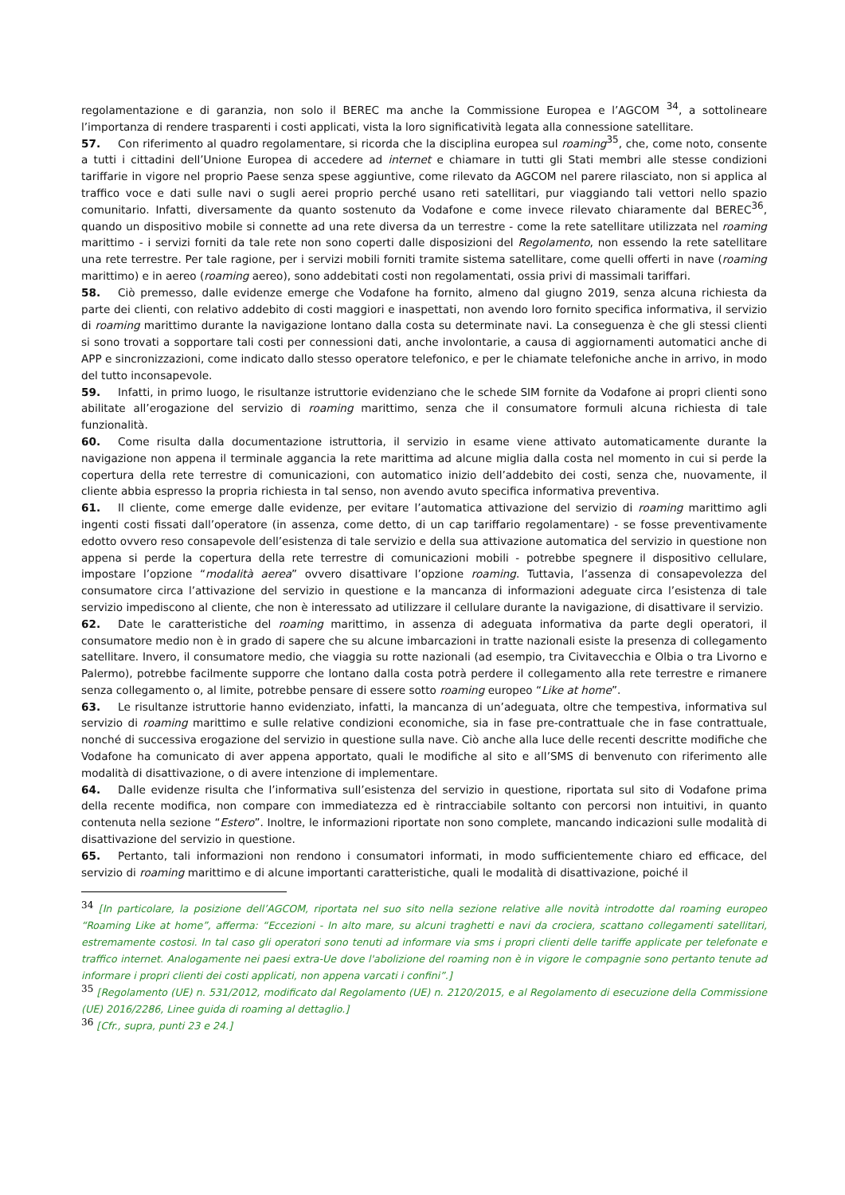regolamentazione e di garanzia, non solo il BEREC ma anche la Commissione Europea e l’AGCOM <sup>34</sup>, a sottolineare l’importanza di rendere trasparenti i costi applicati, vista la loro significatività legata alla connessione satellitare.
57. Con riferimento al quadro regolamentare, si ricorda che la disciplina europea sul roaming<sup>35</sup>, che, come noto, consente a tutti i cittadini dell’Unione Europea di accedere ad internet e chiamare in tutti gli Stati membri alle stesse condizioni tariffarie in vigore nel proprio Paese senza spese aggiuntive, come rilevato da AGCOM nel parere rilasciato, non si applica al traffico voce e dati sulle navi o sugli aerei proprio perché usano reti satellitari, pur viaggiando tali vettori nello spazio comunitario. Infatti, diversamente da quanto sostenuto da Vodafone e come invece rilevato chiaramente dal BEREC<sup>36</sup>, quando un dispositivo mobile si connette ad una rete diversa da un terrestre - come la rete satellitare utilizzata nel roaming marittimo - i servizi forniti da tale rete non sono coperti dalle disposizioni del Regolamento, non essendo la rete satellitare una rete terrestre. Per tale ragione, per i servizi mobili forniti tramite sistema satellitare, come quelli offerti in nave (roaming marittimo) e in aereo (roaming aereo), sono addebitati costi non regolamentati, ossia privi di massimali tariffari.
58. Ciò premesso, dalle evidenze emerge che Vodafone ha fornito, almeno dal giugno 2019, senza alcuna richiesta da parte dei clienti, con relativo addebito di costi maggiori e inaspettati, non avendo loro fornito specifica informativa, il servizio di roaming marittimo durante la navigazione lontano dalla costa su determinate navi. La conseguenza è che gli stessi clienti si sono trovati a sopportare tali costi per connessioni dati, anche involontarie, a causa di aggiornamenti automatici anche di APP e sincronizzazioni, come indicato dallo stesso operatore telefonico, e per le chiamate telefoniche anche in arrivo, in modo del tutto inconsapevole.
59. Infatti, in primo luogo, le risultanze istruttorie evidenziano che le schede SIM fornite da Vodafone ai propri clienti sono abilitate all’erogazione del servizio di roaming marittimo, senza che il consumatore formuli alcuna richiesta di tale funzionalità.
60. Come risulta dalla documentazione istruttoria, il servizio in esame viene attivato automaticamente durante la navigazione non appena il terminale aggancia la rete marittima ad alcune miglia dalla costa nel momento in cui si perde la copertura della rete terrestre di comunicazioni, con automatico inizio dell’addebito dei costi, senza che, nuovamente, il cliente abbia espresso la propria richiesta in tal senso, non avendo avuto specifica informativa preventiva.
61. Il cliente, come emerge dalle evidenze, per evitare l’automatica attivazione del servizio di roaming marittimo agli ingenti costi fissati dall’operatore (in assenza, come detto, di un cap tariffario regolamentare) - se fosse preventivamente edotto ovvero reso consapevole dell’esistenza di tale servizio e della sua attivazione automatica del servizio in questione non appena si perde la copertura della rete terrestre di comunicazioni mobili - potrebbe spegnere il dispositivo cellulare, impostare l’opzione “modalità aerea” ovvero disattivare l’opzione roaming. Tuttavia, l’assenza di consapevolezza del consumatore circa l’attivazione del servizio in questione e la mancanza di informazioni adeguate circa l’esistenza di tale servizio impediscono al cliente, che non è interessato ad utilizzare il cellulare durante la navigazione, di disattivare il servizio.
62. Date le caratteristiche del roaming marittimo, in assenza di adeguata informativa da parte degli operatori, il consumatore medio non è in grado di sapere che su alcune imbarcazioni in tratte nazionali esiste la presenza di collegamento satellitare. Invero, il consumatore medio, che viaggia su rotte nazionali (ad esempio, tra Civitavecchia e Olbia o tra Livorno e Palermo), potrebbe facilmente supporre che lontano dalla costa potrà perdere il collegamento alla rete terrestre e rimanere senza collegamento o, al limite, potrebbe pensare di essere sotto roaming europeo “Like at home”.
63. Le risultanze istruttorie hanno evidenziato, infatti, la mancanza di un’adeguata, oltre che tempestiva, informativa sul servizio di roaming marittimo e sulle relative condizioni economiche, sia in fase pre-contrattuale che in fase contrattuale, nonché di successiva erogazione del servizio in questione sulla nave. Ciò anche alla luce delle recenti descritte modifiche che Vodafone ha comunicato di aver appena apportato, quali le modifiche al sito e all’SMS di benvenuto con riferimento alle modalità di disattivazione, o di avere intenzione di implementare.
64. Dalle evidenze risulta che l’informativa sull’esistenza del servizio in questione, riportata sul sito di Vodafone prima della recente modifica, non compare con immediatezza ed è rintracciabile soltanto con percorsi non intuitivi, in quanto contenuta nella sezione “Estero”. Inoltre, le informazioni riportate non sono complete, mancando indicazioni sulle modalità di disattivazione del servizio in questione.
65. Pertanto, tali informazioni non rendono i consumatori informati, in modo sufficientemente chiaro ed efficace, del servizio di roaming marittimo e di alcune importanti caratteristiche, quali le modalità di disattivazione, poiché il
<sup>34</sup> [In particolare, la posizione dell’AGCOM, riportata nel suo sito nella sezione relative alle novità introdotte dal roaming europeo “Roaming Like at home”, afferma: “Eccezioni - In alto mare, su alcuni traghetti e navi da crociera, scattano collegamenti satellitari, estremamente costosi. In tal caso gli operatori sono tenuti ad informare via sms i propri clienti delle tariffe applicate per telefonate e traffico internet. Analogamente nei paesi extra-Ue dove l'abolizione del roaming non è in vigore le compagnie sono pertanto tenute ad informare i propri clienti dei costi applicati, non appena varcati i confini”.]
<sup>35</sup> [Regolamento (UE) n. 531/2012, modificato dal Regolamento (UE) n. 2120/2015, e al Regolamento di esecuzione della Commissione (UE) 2016/2286, Linee guida di roaming al dettaglio.]
<sup>36</sup> [Cfr., supra, punti 23 e 24.]